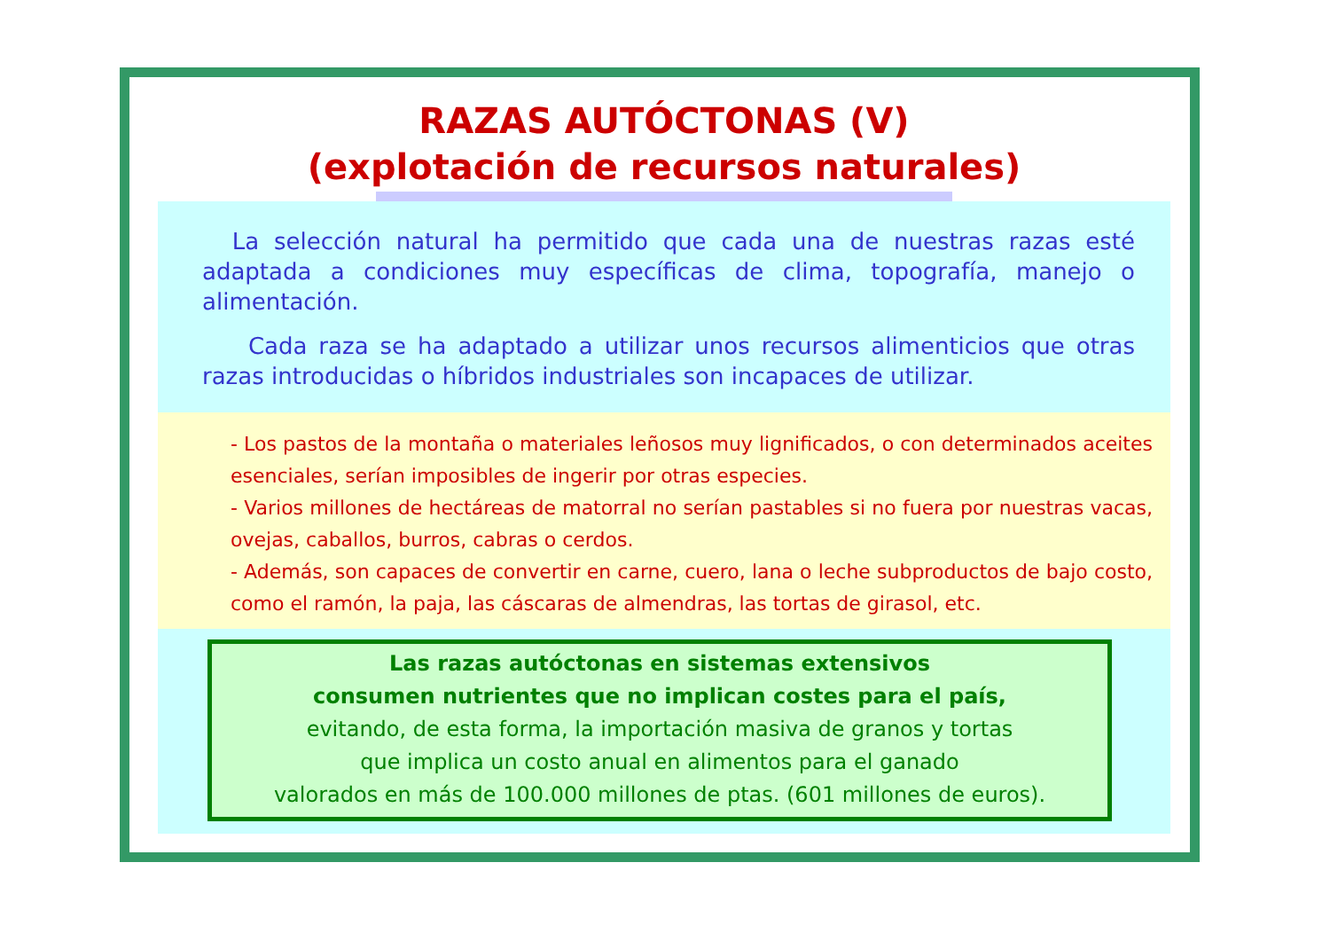RAZAS AUTÓCTONAS (V)
(explotación de recursos naturales)
La selección natural ha permitido que cada una de nuestras razas esté adaptada a condiciones muy específicas de clima, topografía, manejo o alimentación.
Cada raza se ha adaptado a utilizar unos recursos alimenticios que otras razas introducidas o híbridos industriales son incapaces de utilizar.
- Los pastos de la montaña o materiales leñosos muy lignificados, o con determinados aceites esenciales, serían imposibles de ingerir por otras especies.
- Varios millones de hectáreas de matorral no serían pastables si no fuera por nuestras vacas, ovejas, caballos, burros, cabras o cerdos.
- Además, son capaces de convertir en carne, cuero, lana o leche subproductos de bajo costo, como el ramón, la paja, las cáscaras de almendras, las tortas de girasol, etc.
Las razas autóctonas en sistemas extensivos
consumen nutrientes que no implican costes para el país,
evitando, de esta forma, la importación masiva de granos y tortas
que implica un costo anual en alimentos para el ganado
valorados en más de 100.000 millones de ptas. (601 millones de euros).